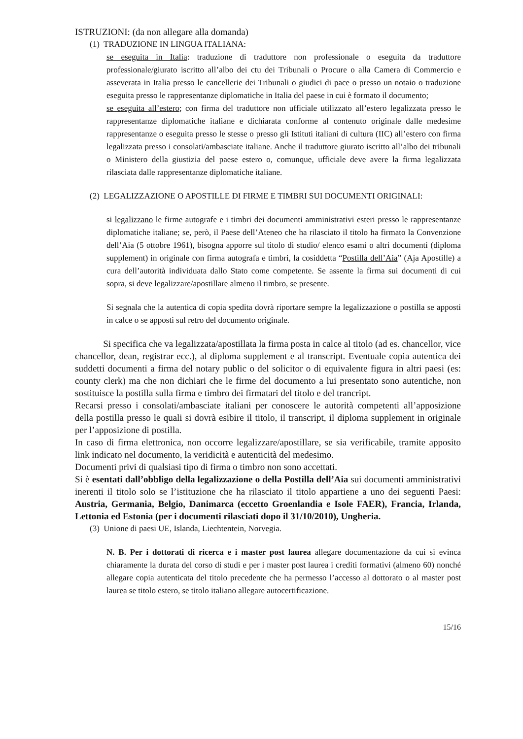ISTRUZIONI: (da non allegare alla domanda)
(1) TRADUZIONE IN LINGUA ITALIANA:
se eseguita in Italia: traduzione di traduttore non professionale o eseguita da traduttore professionale/giurato iscritto all’albo dei ctu dei Tribunali o Procure o alla Camera di Commercio e asseverata in Italia presso le cancellerie dei Tribunali o giudici di pace o presso un notaio o traduzione eseguita presso le rappresentanze diplomatiche in Italia del paese in cui è formato il documento;
se eseguita all’estero; con firma del traduttore non ufficiale utilizzato all’estero legalizzata presso le rappresentanze diplomatiche italiane e dichiarata conforme al contenuto originale dalle medesime rappresentanze o eseguita presso le stesse o presso gli Istituti italiani di cultura (IIC) all’estero con firma legalizzata presso i consolati/ambasciate italiane. Anche il traduttore giurato iscritto all’albo dei tribunali o Ministero della giustizia del paese estero o, comunque, ufficiale deve avere la firma legalizzata rilasciata dalle rappresentanze diplomatiche italiane.
(2) LEGALIZZAZIONE O APOSTILLE DI FIRME E TIMBRI SUI DOCUMENTI ORIGINALI:
si legalizzano le firme autografe e i timbri dei documenti amministrativi esteri presso le rappresentanze diplomatiche italiane; se, però, il Paese dell’Ateneo che ha rilasciato il titolo ha firmato la Convenzione dell’Aia (5 ottobre 1961), bisogna apporre sul titolo di studio/ elenco esami o altri documenti (diploma supplement) in originale con firma autografa e timbri, la cosiddetta “Postilla dell’Aia” (Aja Apostille) a cura dell’autorità individuata dallo Stato come competente. Se assente la firma sui documenti di cui sopra, si deve legalizzare/apostillare almeno il timbro, se presente.
Si segnala che la autentica di copia spedita dovrà riportare sempre la legalizzazione o postilla se apposti in calce o se apposti sul retro del documento originale.
Si specifica che va legalizzata/apostillata la firma posta in calce al titolo (ad es. chancellor, vice chancellor, dean, registrar ecc.), al diploma supplement e al transcript. Eventuale copia autentica dei suddetti documenti a firma del notary public o del solicitor o di equivalente figura in altri paesi (es: county clerk) ma che non dichiari che le firme del documento a lui presentato sono autentiche, non sostituisce la postilla sulla firma e timbro dei firmatari del titolo e del trancript.
Recarsi presso i consolati/ambasciate italiani per conoscere le autorità competenti all’apposizione della postilla presso le quali si dovrà esibire il titolo, il transcript, il diploma supplement in originale per l’apposizione di postilla.
In caso di firma elettronica, non occorre legalizzare/apostillare, se sia verificabile, tramite apposito link indicato nel documento, la veridicità e autenticità del medesimo.
Documenti privi di qualsiasi tipo di firma o timbro non sono accettati.
Si è esentati dall’obbligo della legalizzazione o della Postilla dell’Aia sui documenti amministrativi inerenti il titolo solo se l’istituzione che ha rilasciato il titolo appartiene a uno dei seguenti Paesi: Austria, Germania, Belgio, Danimarca (eccetto Groenlandia e Isole FAER), Francia, Irlanda, Lettonia ed Estonia (per i documenti rilasciati dopo il 31/10/2010), Ungheria.
(3) Unione di paesi UE, Islanda, Liechtentein, Norvegia.
N. B. Per i dottorati di ricerca e i master post laurea allegare documentazione da cui si evinca chiaramente la durata del corso di studi e per i master post laurea i crediti formativi (almeno 60) nonché allegare copia autenticata del titolo precedente che ha permesso l’accesso al dottorato o al master post laurea se titolo estero, se titolo italiano allegare autocertificazione.
15/16